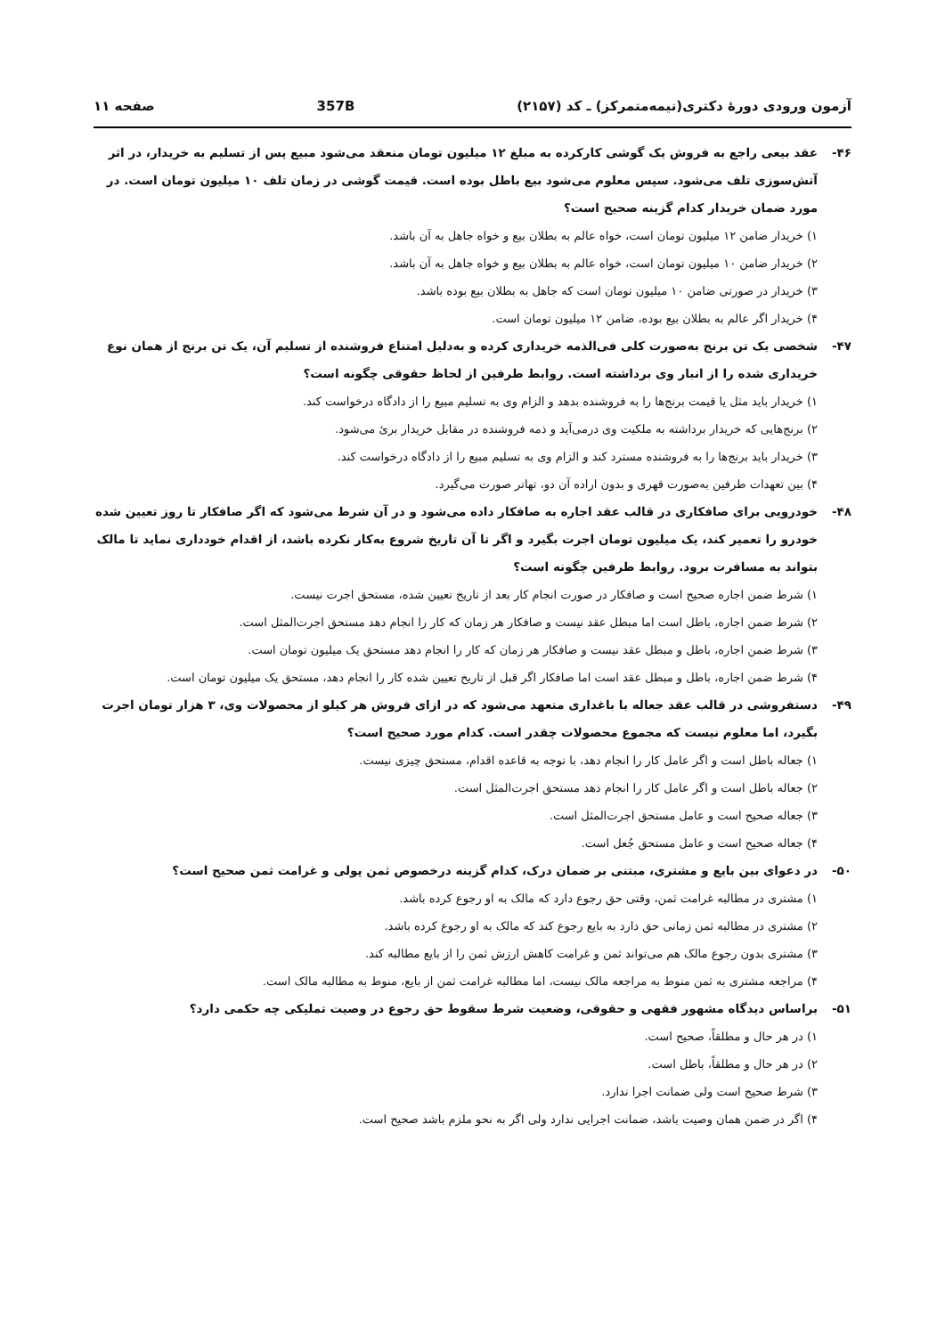آزمون ورودی دورهٔ دکتری(نیمه‌متمرکز) ـ کد (۲۱۵۷) 357B صفحه ۱۱
۴۶- عقد بیعی راجع به فروش یک گوشی کارکرده به مبلغ ۱۲ میلیون تومان منعقد می‌شود مبیع پس از تسلیم به خریدار، در اثر آتش‌سوزی تلف می‌شود. سپس معلوم می‌شود بیع باطل بوده است. قیمت گوشی در زمان تلف ۱۰ میلیون تومان است. در مورد ضمان خریدار کدام گزینه صحیح است؟
۱) خریدار ضامن ۱۲ میلیون تومان است، خواه عالم به بطلان بیع و خواه جاهل به آن باشد.
۲) خریدار ضامن ۱۰ میلیون تومان است، خواه عالم به بطلان بیع و خواه جاهل به آن باشد.
۳) خریدار در صورتی ضامن ۱۰ میلیون تومان است که جاهل به بطلان بیع بوده باشد.
۴) خریدار اگر عالم به بطلان بیع بوده، ضامن ۱۲ میلیون تومان است.
۴۷- شخصی یک تن برنج به‌صورت کلی فی‌الذمه خریداری کرده و به‌دلیل امتناع فروشنده از تسلیم آن، یک تن برنج از همان نوع خریداری شده را از انبار وی برداشته است. روابط طرفین از لحاظ حقوقی چگونه است؟
۱) خریدار باید مثل یا قیمت برنج‌ها را به فروشنده بدهد و الزام وی به تسلیم مبیع را از دادگاه درخواست کند.
۲) برنج‌هایی که خریدار برداشته به ملکیت وی درمی‌آید و ذمه فروشنده در مقابل خریدار بریٔ می‌شود.
۳) خریدار باید برنج‌ها را به فروشنده مسترد کند و الزام وی به تسلیم مبیع را از دادگاه درخواست کند.
۴) بین تعهدات طرفین به‌صورت قهری و بدون اراده آن دو، تهاتر صورت می‌گیرد.
۴۸- خودرویی برای صافکاری در قالب عقد اجاره به صافکار داده می‌شود و در آن شرط می‌شود که اگر صافکار تا روز تعیین شده خودرو را تعمیر کند، یک میلیون تومان اجرت بگیرد و اگر تا آن تاریخ شروع به‌کار نکرده باشد، از اقدام خودداری نماید تا مالک بتواند به مسافرت برود. روابط طرفین چگونه است؟
۱) شرط ضمن اجاره صحیح است و صافکار در صورت انجام کار بعد از تاریخ تعیین شده، مستحق اجرت نیست.
۲) شرط ضمن اجاره، باطل است اما مبطل عقد نیست و صافکار هر زمان که کار را انجام دهد مستحق اجرت‌المثل است.
۳) شرط ضمن اجاره، باطل و مبطل عقد نیست و صافکار هر زمان که کار را انجام دهد مستحق یک میلیون تومان است.
۴) شرط ضمن اجاره، باطل و مبطل عقد است اما صافکار اگر قبل از تاریخ تعیین شده کار را انجام دهد، مستحق یک میلیون تومان است.
۴۹- دستفروشی در قالب عقد جعاله با باغداری متعهد می‌شود که در ازای فروش هر کیلو از محصولات وی، ۳ هزار تومان اجرت بگیرد، اما معلوم نیست که مجموع محصولات چقدر است. کدام مورد صحیح است؟
۱) جعاله باطل است و اگر عامل کار را انجام دهد، با توجه به قاعده اقدام، مستحق چیزی نیست.
۲) جعاله باطل است و اگر عامل کار را انجام دهد مستحق اجرت‌المثل است.
۳) جعاله صحیح است و عامل مستحق اجرت‌المثل است.
۴) جعاله صحیح است و عامل مستحق جُعل است.
۵۰- در دعوای بین بایع و مشتری، مبتنی بر ضمان درک، کدام گزینه درخصوص ثمن پولی و غرامت ثمن صحیح است؟
۱) مشتری در مطالبه غرامت ثمن، وقتی حق رجوع دارد که مالک به او رجوع کرده باشد.
۲) مشتری در مطالبه ثمن زمانی حق دارد به بایع رجوع کند که مالک به او رجوع کرده باشد.
۳) مشتری بدون رجوع مالک هم می‌تواند ثمن و غرامت کاهش ارزش ثمن را از بایع مطالبه کند.
۴) مراجعه مشتری به ثمن منوط به مراجعه مالک نیست، اما مطالبه غرامت ثمن از بایع، منوط به مطالبه مالک است.
۵۱- براساس دیدگاه مشهور فقهی و حقوقی، وضعیت شرط سقوط حق رجوع در وصیت تملیکی چه حکمی دارد؟
۱) در هر حال و مطلقاً، صحیح است.
۲) در هر حال و مطلقاً، باطل است.
۳) شرط صحیح است ولی ضمانت اجرا ندارد.
۴) اگر در ضمن همان وصیت باشد، ضمانت اجرایی ندارد ولی اگر به نحو ملزم باشد صحیح است.